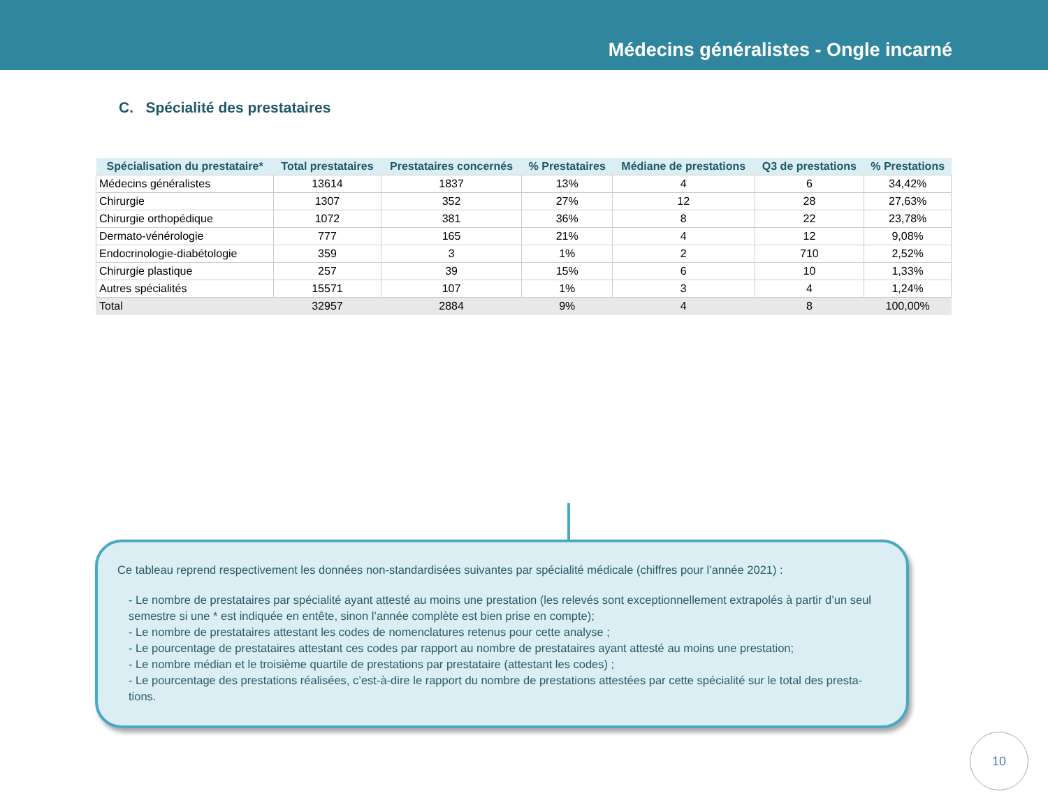Médecins généralistes - Ongle incarné
C. Spécialité des prestataires
| Spécialisation du prestataire* | Total prestataires | Prestataires concernés | % Prestataires | Médiane de prestations | Q3 de prestations | % Prestations |
| --- | --- | --- | --- | --- | --- | --- |
| Médecins généralistes | 13614 | 1837 | 13% | 4 | 6 | 34,42% |
| Chirurgie | 1307 | 352 | 27% | 12 | 28 | 27,63% |
| Chirurgie orthopédique | 1072 | 381 | 36% | 8 | 22 | 23,78% |
| Dermato-vénérologie | 777 | 165 | 21% | 4 | 12 | 9,08% |
| Endocrinologie-diabétologie | 359 | 3 | 1% | 2 | 710 | 2,52% |
| Chirurgie plastique | 257 | 39 | 15% | 6 | 10 | 1,33% |
| Autres spécialités | 15571 | 107 | 1% | 3 | 4 | 1,24% |
| Total | 32957 | 2884 | 9% | 4 | 8 | 100,00% |
Ce tableau reprend respectivement les données non-standardisées suivantes par spécialité médicale (chiffres pour l’année 2021) :
- Le nombre de prestataires par spécialité ayant attesté au moins une prestation (les relevés sont exceptionnellement extrapolés à partir d’un seul semestre si une * est indiquée en entête, sinon l’année complète est bien prise en compte);
- Le nombre de prestataires attestant les codes de nomenclatures retenus pour cette analyse ;
- Le pourcentage de prestataires attestant ces codes par rapport au nombre de prestataires ayant attesté au moins une prestation;
- Le nombre médian et le troisième quartile de prestations par prestataire (attestant les codes) ;
- Le pourcentage des prestations réalisées, c’est-à-dire le rapport du nombre de prestations attestées par cette spécialité sur le total des presta-tions.
10